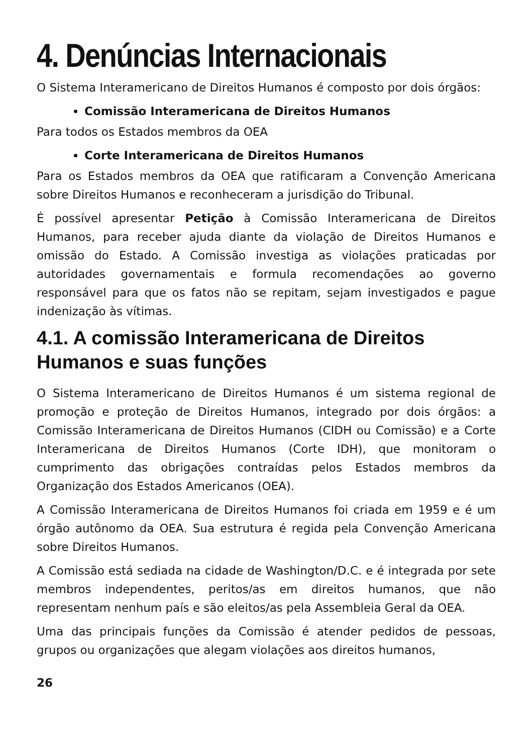4. Denúncias Internacionais
O Sistema Interamericano de Direitos Humanos é composto por dois órgãos:
Comissão Interamericana de Direitos Humanos
Para todos os Estados membros da OEA
Corte Interamericana de Direitos Humanos
Para os Estados membros da OEA que ratificaram a Convenção Americana sobre Direitos Humanos e reconheceram a jurisdição do Tribunal.
É possível apresentar Petição à Comissão Interamericana de Direitos Humanos, para receber ajuda diante da violação de Direitos Humanos e omissão do Estado. A Comissão investiga as violações praticadas por autoridades governamentais e formula recomendações ao governo responsável para que os fatos não se repitam, sejam investigados e pague indenização às vítimas.
4.1. A comissão Interamericana de Direitos Humanos e suas funções
O Sistema Interamericano de Direitos Humanos é um sistema regional de promoção e proteção de Direitos Humanos, integrado por dois órgãos: a Comissão Interamericana de Direitos Humanos (CIDH ou Comissão) e a Corte Interamericana de Direitos Humanos (Corte IDH), que monitoram o cumprimento das obrigações contraídas pelos Estados membros da Organização dos Estados Americanos (OEA).
A Comissão Interamericana de Direitos Humanos foi criada em 1959 e é um órgão autônomo da OEA. Sua estrutura é regida pela Convenção Americana sobre Direitos Humanos.
A Comissão está sediada na cidade de Washington/D.C. e é integrada por sete membros independentes, peritos/as em direitos humanos, que não representam nenhum país e são eleitos/as pela Assembleia Geral da OEA.
Uma das principais funções da Comissão é atender pedidos de pessoas, grupos ou organizações que alegam violações aos direitos humanos,
26